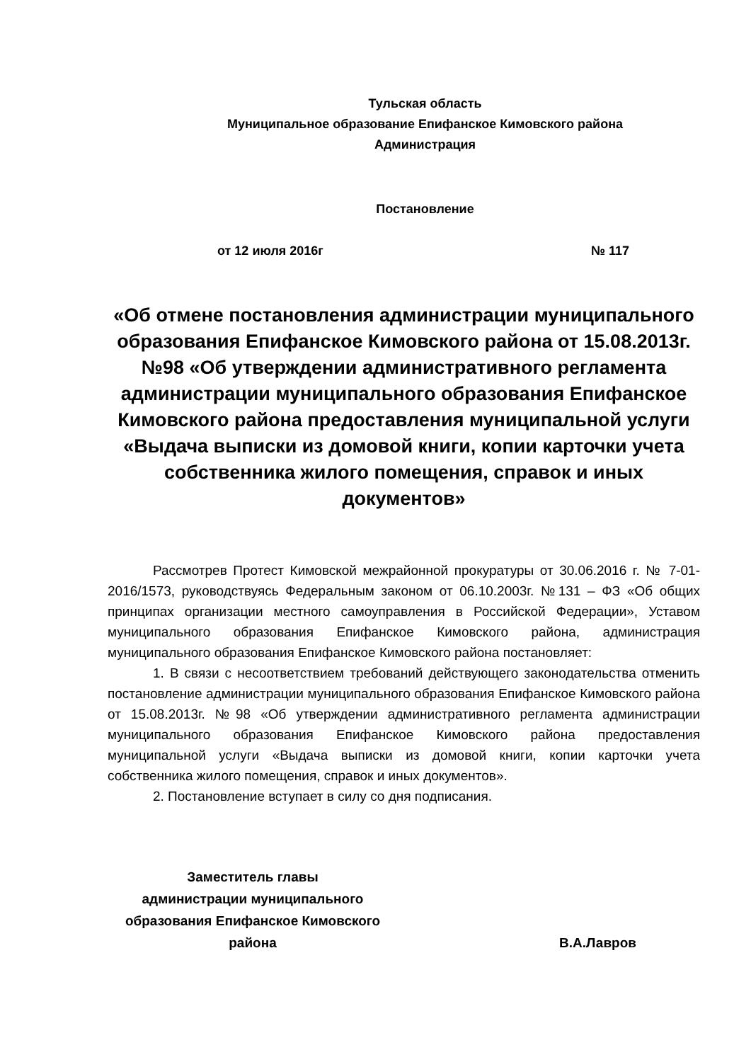Тульская область
Муниципальное образование Епифанское Кимовского района
Администрация
Постановление
от 12 июля 2016г № 117
«Об отмене постановления администрации муниципального образования Епифанское Кимовского района от 15.08.2013г. №98 «Об утверждении административного регламента администрации муниципального образования Епифанское Кимовского района предоставления муниципальной услуги «Выдача выписки из домовой книги, копии карточки учета собственника жилого помещения, справок и иных документов»
Рассмотрев Протест Кимовской межрайонной прокуратуры от 30.06.2016 г. № 7-01-2016/1573, руководствуясь Федеральным законом от 06.10.2003г. №131 – ФЗ «Об общих принципах организации местного самоуправления в Российской Федерации», Уставом муниципального образования Епифанское Кимовского района, администрация муниципального образования Епифанское Кимовского района постановляет:
1. В связи с несоответствием требований действующего законодательства отменить постановление администрации муниципального образования Епифанское Кимовского района от 15.08.2013г. №98 «Об утверждении административного регламента администрации муниципального образования Епифанское Кимовского района предоставления муниципальной услуги «Выдача выписки из домовой книги, копии карточки учета собственника жилого помещения, справок и иных документов».
2. Постановление вступает в силу со дня подписания.
Заместитель главы
администрации муниципального образования Епифанское Кимовского района
В.А.Лавров